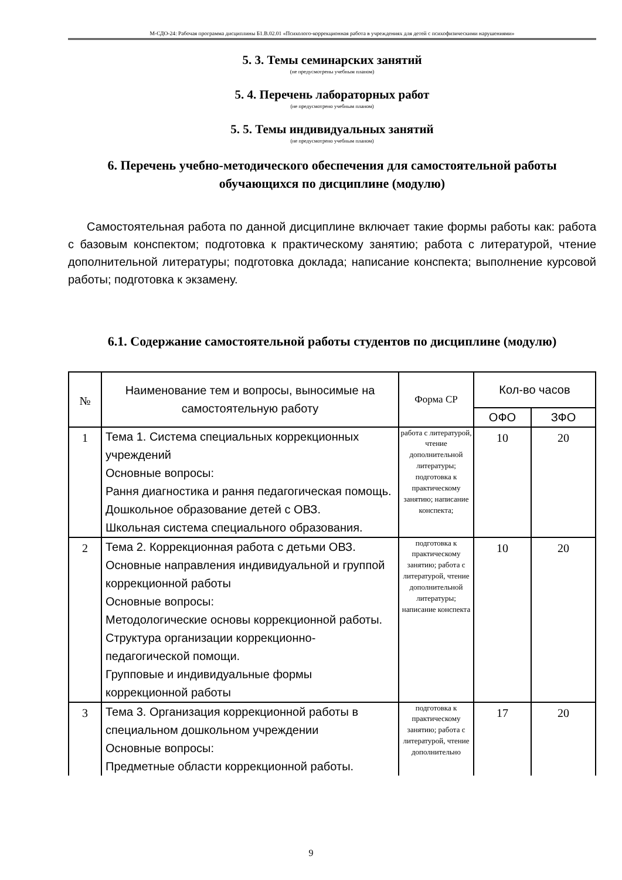М-СДО-24: Рабочая программа дисциплины Б1.В.02.01 «Психолого-коррекционная работа в учреждениях для детей с психофизическими нарушениями»
5. 3. Темы семинарских занятий
(не предусмотрены учебным планом)
5. 4. Перечень лабораторных работ
(не предусмотрено учебным планом)
5. 5. Темы индивидуальных занятий
(не предусмотрено учебным планом)
6. Перечень учебно-методического обеспечения для самостоятельной работы обучающихся по дисциплине (модулю)
Самостоятельная работа по данной дисциплине включает такие формы работы как: работа с базовым конспектом; подготовка к практическому занятию; работа с литературой, чтение дополнительной литературы; подготовка доклада; написание конспекта; выполнение курсовой работы; подготовка к экзамену.
6.1. Содержание самостоятельной работы студентов по дисциплине (модулю)
| № | Наименование тем и вопросы, выносимые на самостоятельную работу | Форма СР | Кол-во часов | |
| --- | --- | --- | --- | --- |
| | | | ОФО | ЗФО |
| 1 | Тема 1. Система специальных коррекционных учреждений Основные вопросы: Рання диагностика и рання педагогическая помощь. Дошкольное образование детей с ОВЗ. Школьная система специального образования. | работа с литературой, чтение дополнительной литературы; подготовка к практическому занятию; написание конспекта; | 10 | 20 |
| 2 | Тема 2. Коррекционная работа с детьми ОВЗ. Основные направления индивидуальной и группой коррекционной работы Основные вопросы: Методологические основы коррекционной работы. Структура организации коррекционно-педагогической помощи. Групповые и индивидуальные формы коррекционной работы | подготовка к практическому занятию; работа с литературой, чтение дополнительной литературы; написание конспекта | 10 | 20 |
| 3 | Тема 3. Организация коррекционной работы в специальном дошкольном учреждении Основные вопросы: Предметные области коррекционной работы. | подготовка к практическому занятию; работа с литературой, чтение дополнительно | 17 | 20 |
9